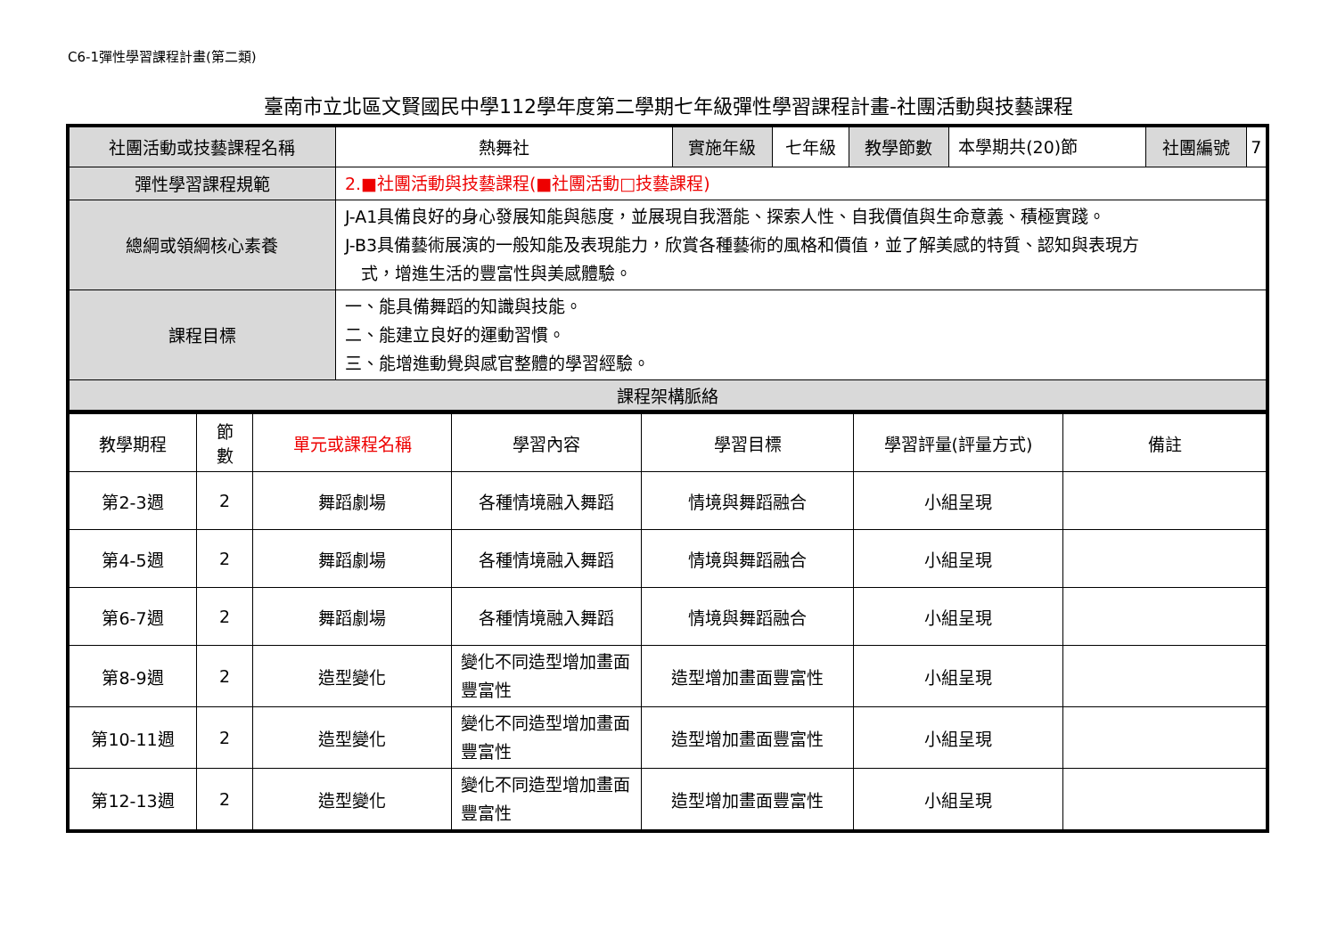C6-1彈性學習課程計畫(第二類)
臺南市立北區文賢國民中學112學年度第二學期七年級彈性學習課程計畫-社團活動與技藝課程
| 社團活動或技藝課程名稱 | 熱舞社 | 實施年級 | 七年級 | 教學節數 | 本學期共(20)節 | 社團編號 | 7 |
| 彈性學習課程規範 | 2.■社團活動與技藝課程(■社團活動□技藝課程) | | | | | | |
| 總綱或領綱核心素養 | J-A1具備良好的身心發展知能與態度，並展現自我潛能、探索人性、自我價值與生命意義、積極實踐。 J-B3具備藝術展演的一般知能及表現能力，欣賞各種藝術的風格和價值，並了解美感的特質、認知與表現方 式，增進生活的豐富性與美感體驗。 | | | | | | |
| 課程目標 | 一、能具備舞蹈的知識與技能。 二、能建立良好的運動習慣。 三、能增進動覺與感官整體的學習經驗。 | | | | | | |
| 課程架構脈絡 | | | | | | | |
| 教學期程 | 節 數 | 單元或課程名稱 | 學習內容 | 學習目標 | 學習評量(評量方式) | 備註 |
| --- | --- | --- | --- | --- | --- | --- |
| 第2-3週 | 2 | 舞蹈劇場 | 各種情境融入舞蹈 | 情境與舞蹈融合 | 小組呈現 | |
| 第4-5週 | 2 | 舞蹈劇場 | 各種情境融入舞蹈 | 情境與舞蹈融合 | 小組呈現 | |
| 第6-7週 | 2 | 舞蹈劇場 | 各種情境融入舞蹈 | 情境與舞蹈融合 | 小組呈現 | |
| 第8-9週 | 2 | 造型變化 | 變化不同造型增加畫面豐富性 | 造型增加畫面豐富性 | 小組呈現 | |
| 第10-11週 | 2 | 造型變化 | 變化不同造型增加畫面豐富性 | 造型增加畫面豐富性 | 小組呈現 | |
| 第12-13週 | 2 | 造型變化 | 變化不同造型增加畫面豐富性 | 造型增加畫面豐富性 | 小組呈現 | |